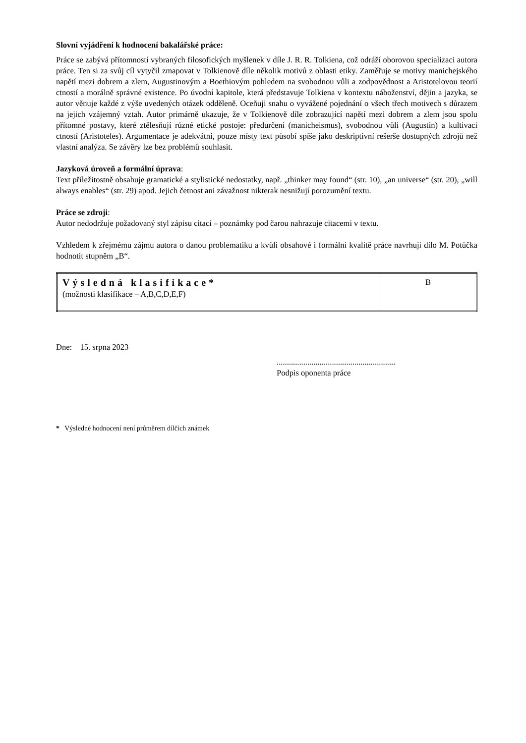Slovní vyjádření k hodnocení bakalářské práce:
Práce se zabývá přítomností vybraných filosofických myšlenek v díle J. R. R. Tolkiena, což odráží oborovou specializaci autora práce. Ten si za svůj cíl vytyčil zmapovat v Tolkienově díle několik motivů z oblasti etiky. Zaměřuje se motivy manichejského napětí mezi dobrem a zlem, Augustinovým a Boethiovým pohledem na svobodnou vůli a zodpovědnost a Aristotelovou teorií ctností a morálně správné existence. Po úvodní kapitole, která představuje Tolkiena v kontextu náboženství, dějin a jazyka, se autor věnuje každé z výše uvedených otázek odděleně. Oceňuji snahu o vyvážené pojednání o všech třech motivech s důrazem na jejich vzájemný vztah. Autor primárně ukazuje, že v Tolkienově díle zobrazující napětí mezi dobrem a zlem jsou spolu přítomné postavy, které ztělesňují různé etické postoje: předurčení (manicheismus), svobodnou vůli (Augustin) a kultivaci ctností (Aristoteles). Argumentace je adekvátní, pouze místy text působí spíše jako deskriptivní rešerše dostupných zdrojů než vlastní analýza. Se závěry lze bez problémů souhlasit.
Jazyková úroveň a formální úprava:
Text příležitostně obsahuje gramatické a stylistické nedostatky, např. „thinker may found“ (str. 10), „an universe“ (str. 20), „will always enables“ (str. 29) apod. Jejich četnost ani závažnost nikterak nesnižují porozumění textu.
Práce se zdroji:
Autor nedodržuje požadovaný styl zápisu citací – poznámky pod čarou nahrazuje citacemi v textu.
Vzhledem k zřejmému zájmu autora o danou problematiku a kvůli obsahové i formální kvalitě práce navrhuji dílo M. Potůčka hodnotit stupněm „B“.
| Výsledná klasifikace* (možnosti klasifikace – A,B,C,D,E,F) | B |
Dne: 15. srpna 2023
..........................................................
Podpis oponenta práce
* Výsledné hodnocení není průměrem dílčích známek